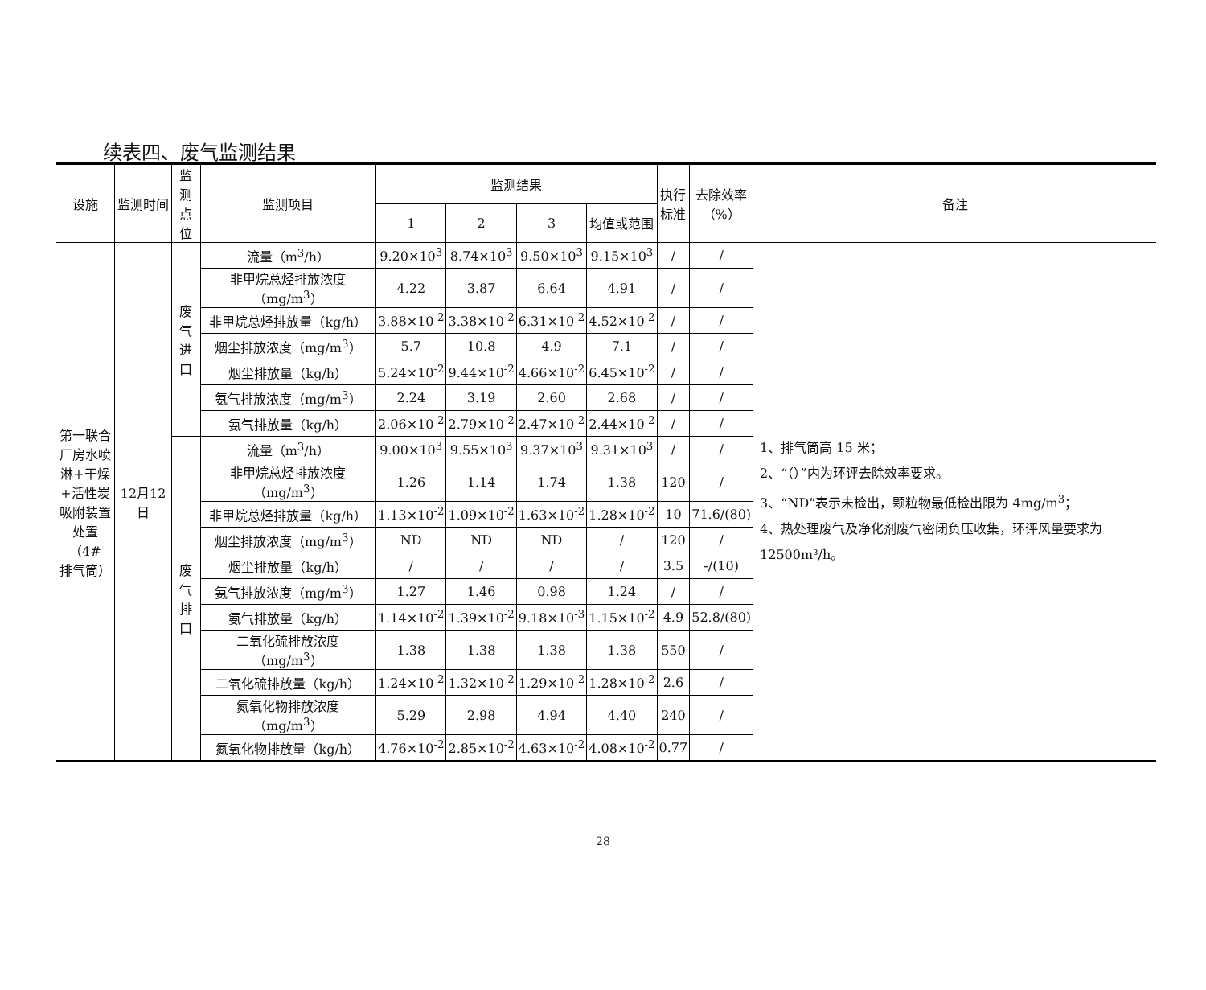续表四、废气监测结果
| 设施 | 监测时间 | 监测 点位 | 监测项目 | 监测结果 | | | | 执行 标准 | 去除效率 （%） | 备注 |
| --- | --- | --- | --- | --- | --- | --- | --- | --- | --- | --- |
| | | | | 1 | 2 | 3 | 均值或范围 | | | |
| 第一联合 厂房水喷 淋+干燥 +活性炭 吸附装置 处置（4# 排气筒） | 12月12日 | 废气 进口 | 流量（m<sup>3</sup>/h） | 9.20×10<sup>3</sup> | 8.74×10<sup>3</sup> | 9.50×10<sup>3</sup> | 9.15×10<sup>3</sup> | / | / | 1、排气筒高 15 米； 2、“（）”内为环评去除效率要求。 3、“ND”表示未检出，颗粒物最低检出限为 4mg/m<sup>3</sup>； 4、热处理废气及净化剂废气密闭负压收集，环评风量要求为 12500m³/h。 |
| | | | 非甲烷总烃排放浓度（mg/m<sup>3</sup>） | 4.22 | 3.87 | 6.64 | 4.91 | / | / | |
| | | | 非甲烷总烃排放量（kg/h） | 3.88×10<sup>-2</sup> | 3.38×10<sup>-2</sup> | 6.31×10<sup>-2</sup> | 4.52×10<sup>-2</sup> | / | / | |
| | | | 烟尘排放浓度（mg/m<sup>3</sup>） | 5.7 | 10.8 | 4.9 | 7.1 | / | / | |
| | | | 烟尘排放量（kg/h） | 5.24×10<sup>-2</sup> | 9.44×10<sup>-2</sup> | 4.66×10<sup>-2</sup> | 6.45×10<sup>-2</sup> | / | / | |
| | | | 氨气排放浓度（mg/m<sup>3</sup>） | 2.24 | 3.19 | 2.60 | 2.68 | / | / | |
| | | | 氨气排放量（kg/h） | 2.06×10<sup>-2</sup> | 2.79×10<sup>-2</sup> | 2.47×10<sup>-2</sup> | 2.44×10<sup>-2</sup> | / | / | |
| | | 废气 排口 | 流量（m<sup>3</sup>/h） | 9.00×10<sup>3</sup> | 9.55×10<sup>3</sup> | 9.37×10<sup>3</sup> | 9.31×10<sup>3</sup> | / | / | |
| | | | 非甲烷总烃排放浓度（mg/m<sup>3</sup>） | 1.26 | 1.14 | 1.74 | 1.38 | 120 | / | |
| | | | 非甲烷总烃排放量（kg/h） | 1.13×10<sup>-2</sup> | 1.09×10<sup>-2</sup> | 1.63×10<sup>-2</sup> | 1.28×10<sup>-2</sup> | 10 | 71.6/(80) | |
| | | | 烟尘排放浓度（mg/m<sup>3</sup>） | ND | ND | ND | / | 120 | / | |
| | | | 烟尘排放量（kg/h） | / | / | / | / | 3.5 | -/(10) | |
| | | | 氨气排放浓度（mg/m<sup>3</sup>） | 1.27 | 1.46 | 0.98 | 1.24 | / | / | |
| | | | 氨气排放量（kg/h） | 1.14×10<sup>-2</sup> | 1.39×10<sup>-2</sup> | 9.18×10<sup>-3</sup> | 1.15×10<sup>-2</sup> | 4.9 | 52.8/(80) | |
| | | | 二氧化硫排放浓度（mg/m<sup>3</sup>） | 1.38 | 1.38 | 1.38 | 1.38 | 550 | / | |
| | | | 二氧化硫排放量（kg/h） | 1.24×10<sup>-2</sup> | 1.32×10<sup>-2</sup> | 1.29×10<sup>-2</sup> | 1.28×10<sup>-2</sup> | 2.6 | / | |
| | | | 氮氧化物排放浓度（mg/m<sup>3</sup>） | 5.29 | 2.98 | 4.94 | 4.40 | 240 | / | |
| | | | 氮氧化物排放量（kg/h） | 4.76×10<sup>-2</sup> | 2.85×10<sup>-2</sup> | 4.63×10<sup>-2</sup> | 4.08×10<sup>-2</sup> | 0.77 | / | |
28